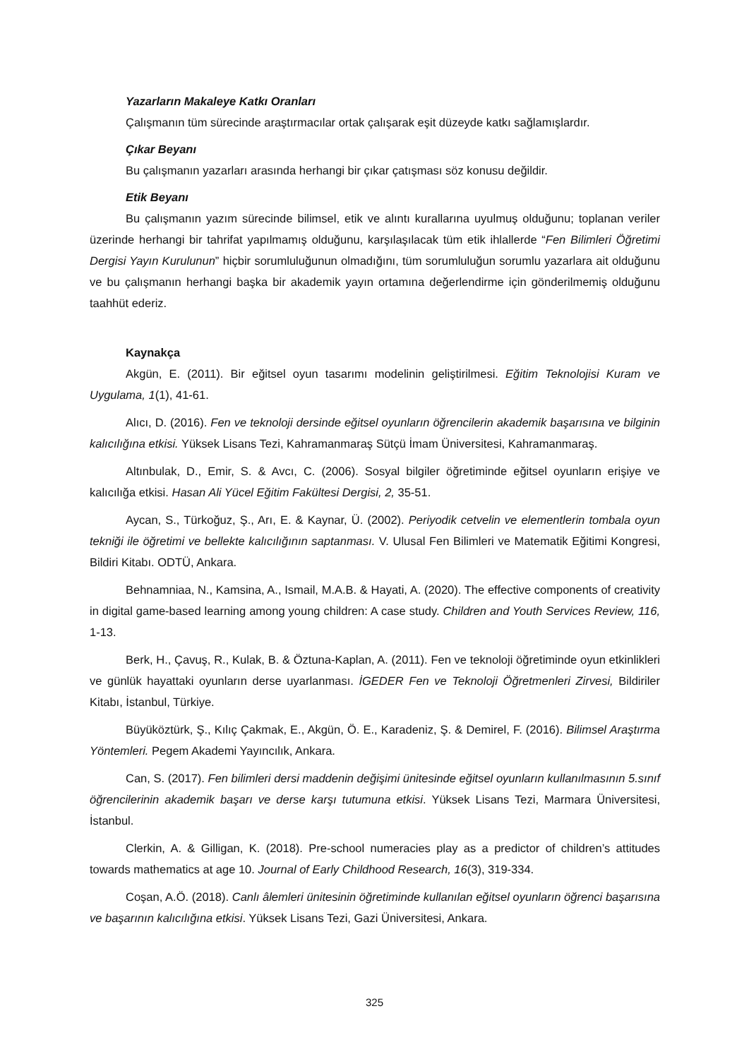Yazarların Makaleye Katkı Oranları
Çalışmanın tüm sürecinde araştırmacılar ortak çalışarak eşit düzeyde katkı sağlamışlardır.
Çıkar Beyanı
Bu çalışmanın yazarları arasında herhangi bir çıkar çatışması söz konusu değildir.
Etik Beyanı
Bu çalışmanın yazım sürecinde bilimsel, etik ve alıntı kurallarına uyulmuş olduğunu; toplanan veriler üzerinde herhangi bir tahrifat yapılmamış olduğunu, karşılaşılacak tüm etik ihlallerde “Fen Bilimleri Öğretimi Dergisi Yayın Kurulunun” hiçbir sorumluluğunun olmadığını, tüm sorumluluğun sorumlu yazarlara ait olduğunu ve bu çalışmanın herhangi başka bir akademik yayın ortamına değerlendirme için gönderilmemiş olduğunu taahhüt ederiz.
Kaynakça
Akgün, E. (2011). Bir eğitsel oyun tasarımı modelinin geliştirilmesi. Eğitim Teknolojisi Kuram ve Uygulama, 1(1), 41-61.
Alıcı, D. (2016). Fen ve teknoloji dersinde eğitsel oyunların öğrencilerin akademik başarısına ve bilginin kalıcılığına etkisi. Yüksek Lisans Tezi, Kahramanmaraş Sütçü İmam Üniversitesi, Kahramanmaraş.
Altınbulak, D., Emir, S. & Avcı, C. (2006). Sosyal bilgiler öğretiminde eğitsel oyunların erişiye ve kalıcılığa etkisi. Hasan Ali Yücel Eğitim Fakültesi Dergisi, 2, 35-51.
Aycan, S., Türkoğuz, Ş., Arı, E. & Kaynar, Ü. (2002). Periyodik cetvelin ve elementlerin tombala oyun tekniği ile öğretimi ve bellekte kalıcılığının saptanması. V. Ulusal Fen Bilimleri ve Matematik Eğitimi Kongresi, Bildiri Kitabı. ODTÜ, Ankara.
Behnamniaa, N., Kamsina, A., Ismail, M.A.B. & Hayati, A. (2020). The effective components of creativity in digital game-based learning among young children: A case study. Children and Youth Services Review, 116, 1-13.
Berk, H., Çavuş, R., Kulak, B. & Öztuna-Kaplan, A. (2011). Fen ve teknoloji öğretiminde oyun etkinlikleri ve günlük hayattaki oyunların derse uyarlanması. İGEDER Fen ve Teknoloji Öğretmenleri Zirvesi, Bildiriler Kitabı, İstanbul, Türkiye.
Büyüköztürk, Ş., Kılıç Çakmak, E., Akgün, Ö. E., Karadeniz, Ş. & Demirel, F. (2016). Bilimsel Araştırma Yöntemleri. Pegem Akademi Yayıncılık, Ankara.
Can, S. (2017). Fen bilimleri dersi maddenin değişimi ünitesinde eğitsel oyunların kullanılmasının 5.sınıf öğrencilerinin akademik başarı ve derse karşı tutumuna etkisi. Yüksek Lisans Tezi, Marmara Üniversitesi, İstanbul.
Clerkin, A. & Gilligan, K. (2018). Pre-school numeracies play as a predictor of children’s attitudes towards mathematics at age 10. Journal of Early Childhood Research, 16(3), 319-334.
Coşan, A.Ö. (2018). Canlı âlemleri ünitesinin öğretiminde kullanılan eğitsel oyunların öğrenci başarısına ve başarının kalıcılığına etkisi. Yüksek Lisans Tezi, Gazi Üniversitesi, Ankara.
325